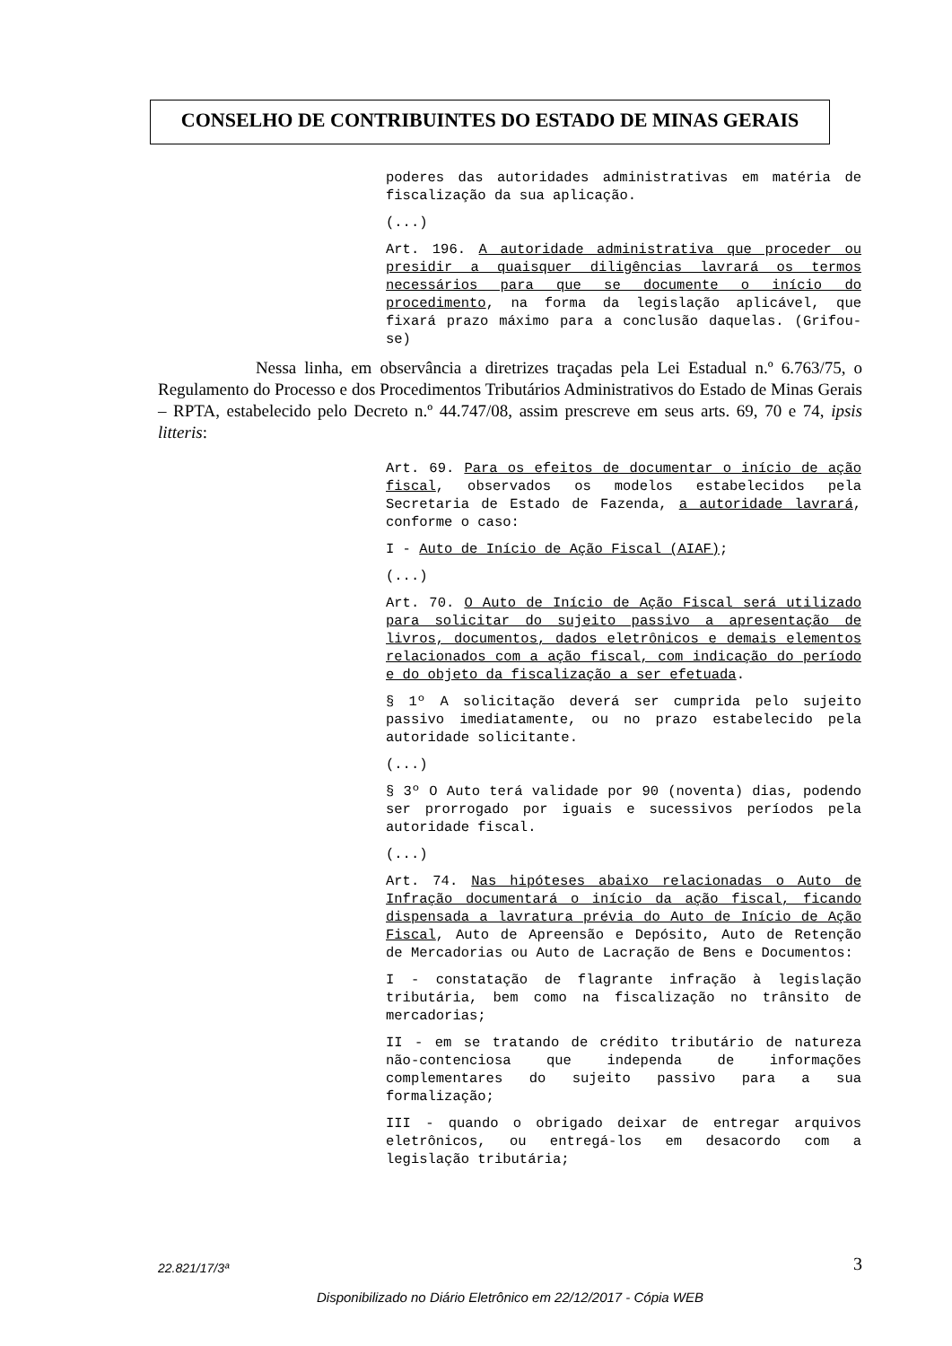CONSELHO DE CONTRIBUINTES DO ESTADO DE MINAS GERAIS
poderes das autoridades administrativas em matéria de fiscalização da sua aplicação.
(...)
Art. 196. A autoridade administrativa que proceder ou presidir a quaisquer diligências lavrará os termos necessários para que se documente o início do procedimento, na forma da legislação aplicável, que fixará prazo máximo para a conclusão daquelas. (Grifou-se)
Nessa linha, em observância a diretrizes traçadas pela Lei Estadual n.º 6.763/75, o Regulamento do Processo e dos Procedimentos Tributários Administrativos do Estado de Minas Gerais – RPTA, estabelecido pelo Decreto n.º 44.747/08, assim prescreve em seus arts. 69, 70 e 74, ipsis litteris:
Art. 69. Para os efeitos de documentar o início de ação fiscal, observados os modelos estabelecidos pela Secretaria de Estado de Fazenda, a autoridade lavrará, conforme o caso:
I - Auto de Início de Ação Fiscal (AIAF);
(...)
Art. 70. O Auto de Início de Ação Fiscal será utilizado para solicitar do sujeito passivo a apresentação de livros, documentos, dados eletrônicos e demais elementos relacionados com a ação fiscal, com indicação do período e do objeto da fiscalização a ser efetuada.
§ 1º A solicitação deverá ser cumprida pelo sujeito passivo imediatamente, ou no prazo estabelecido pela autoridade solicitante.
(...)
§ 3º O Auto terá validade por 90 (noventa) dias, podendo ser prorrogado por iguais e sucessivos períodos pela autoridade fiscal.
(...)
Art. 74. Nas hipóteses abaixo relacionadas o Auto de Infração documentará o início da ação fiscal, ficando dispensada a lavratura prévia do Auto de Início de Ação Fiscal, Auto de Apreensão e Depósito, Auto de Retenção de Mercadorias ou Auto de Lacração de Bens e Documentos:
I - constatação de flagrante infração à legislação tributária, bem como na fiscalização no trânsito de mercadorias;
II - em se tratando de crédito tributário de natureza não-contenciosa que independa de informações complementares do sujeito passivo para a sua formalização;
III - quando o obrigado deixar de entregar arquivos eletrônicos, ou entregá-los em desacordo com a legislação tributária;
22.821/17/3ª 3
Disponibilizado no Diário Eletrônico em 22/12/2017 - Cópia WEB